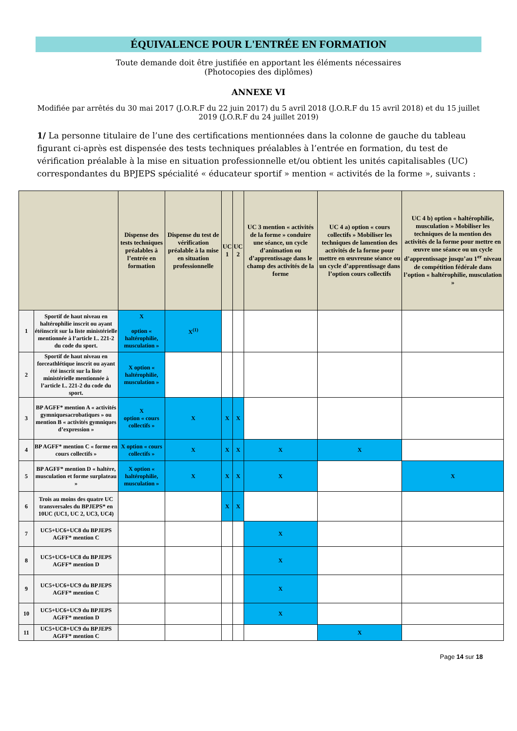ÉQUIVALENCE POUR L'ENTRÉE EN FORMATION
Toute demande doit être justifiée en apportant les éléments nécessaires
(Photocopies des diplômes)
ANNEXE VI
Modifiée par arrêtés du 30 mai 2017 (J.O.R.F du 22 juin 2017) du 5 avril 2018 (J.O.R.F du 15 avril 2018) et du 15 juillet 2019 (J.O.R.F du 24 juillet 2019)
1/ La personne titulaire de l’une des certifications mentionnées dans la colonne de gauche du tableau figurant ci-après est dispensée des tests techniques préalables à l’entrée en formation, du test de vérification préalable à la mise en situation professionnelle et/ou obtient les unités capitalisables (UC) correspondantes du BPJEPS spécialité « éducateur sportif » mention « activités de la forme », suivants :
| | | Dispense des tests techniques préalables à l’entrée en formation | Dispense du test de vérification préalable à la mise en situation professionnelle | UC 1 | UC 2 | UC 3 mention « activités de la forme » conduire une séance, un cycle d’animation ou d’apprentissage dans le champ des activités de la forme | UC 4 a) option « cours collectifs » Mobiliser les techniques de lamention des activités de la forme pour mettre en œuvreune séance ou un cycle d’apprentissage dans l’option cours collectifs | UC 4 b) option « haltérophilie, musculation » Mobiliser les techniques de la mention des activités de la forme pour mettre en œuvre une séance ou un cycle d’apprentissage jusqu’au 1<sup>er</sup> niveau de compétition fédérale dans l’option « haltérophilie, musculation » |
| --- | --- | --- | --- | --- | --- | --- | --- | --- |
| 1 | Sportif de haut niveau en haltérophilie inscrit ou ayant étéinscrit sur la liste ministérielle mentionnée à l’article L. 221-2 du code du sport. | X option « haltérophilie, musculation » | X<sup>(1)</sup> | | | | | |
| 2 | Sportif de haut niveau en forceathlétique inscrit ou ayant été inscrit sur la liste ministérielle mentionnée à l’article L. 221-2 du code du sport. | X option « haltérophilie, musculation » | | | | | | |
| 3 | BP AGFF* mention A « activités gymniquesacrobatiques » ou mention B « activités gymniques d’expression » | X option « cours collectifs » | X | X | X | | | |
| 4 | BP AGFF* mention C « forme en cours collectifs » | X option « cours collectifs » | X | X | X | X | X | |
| 5 | BP AGFF* mention D « haltère, musculation et forme surplateau » | X option « haltérophilie, musculation » | X | X | X | X | | X |
| 6 | Trois au moins des quatre UC transversales du BPJEPS* en 10UC (UC1, UC 2, UC3, UC4) | | | X | X | | | |
| 7 | UC5+UC6+UC8 du BPJEPS AGFF* mention C | | | | | X | | |
| 8 | UC5+UC6+UC8 du BPJEPS AGFF* mention D | | | | | X | | |
| 9 | UC5+UC6+UC9 du BPJEPS AGFF* mention C | | | | | X | | |
| 10 | UC5+UC6+UC9 du BPJEPS AGFF* mention D | | | | | X | | |
| 11 | UC5+UC8+UC9 du BPJEPS AGFF* mention C | | | | | | X | |
Page 14 sur 18